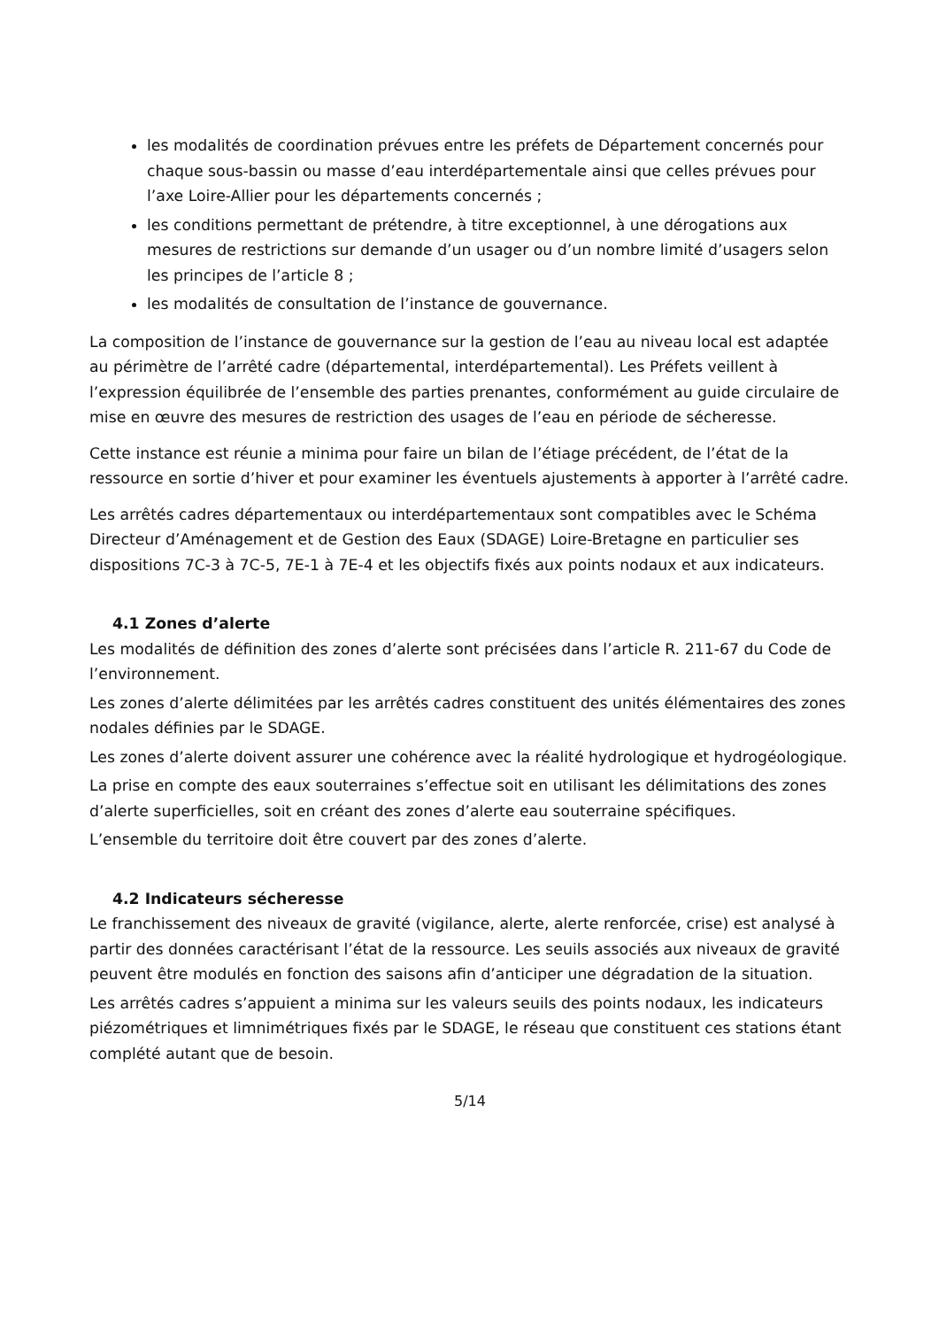les modalités de coordination prévues entre les préfets de Département concernés pour chaque sous-bassin ou masse d’eau interdépartementale ainsi que celles prévues pour l’axe Loire-Allier pour les départements concernés ;
les conditions permettant de prétendre, à titre exceptionnel, à une dérogations aux mesures de restrictions sur demande d’un usager ou d’un nombre limité d’usagers selon les principes de l’article 8 ;
les modalités de consultation de l’instance de gouvernance.
La composition de l’instance de gouvernance sur la gestion de l’eau au niveau local est adaptée au périmètre de l’arrêté cadre (départemental, interdépartemental). Les Préfets veillent à l’expression équilibrée de l’ensemble des parties prenantes, conformément au guide circulaire de mise en œuvre des mesures de restriction des usages de l’eau en période de sécheresse.
Cette instance est réunie a minima pour faire un bilan de l’étiage précédent, de l’état de la ressource en sortie d’hiver et pour examiner les éventuels ajustements à apporter à l’arrêté cadre.
Les arrêtés cadres départementaux ou interdépartementaux sont compatibles avec le Schéma Directeur d’Aménagement et de Gestion des Eaux (SDAGE) Loire-Bretagne en particulier ses dispositions 7C-3 à 7C-5, 7E-1 à 7E-4 et les objectifs fixés aux points nodaux et aux indicateurs.
4.1 Zones d’alerte
Les modalités de définition des zones d’alerte sont précisées dans l’article R. 211-67 du Code de l’environnement.
Les zones d’alerte délimitées par les arrêtés cadres constituent des unités élémentaires des zones nodales définies par le SDAGE.
Les zones d’alerte doivent assurer une cohérence avec la réalité hydrologique et hydrogéologique.
La prise en compte des eaux souterraines s’effectue soit en utilisant les délimitations des zones d’alerte superficielles, soit en créant des zones d’alerte eau souterraine spécifiques.
L’ensemble du territoire doit être couvert par des zones d’alerte.
4.2 Indicateurs sécheresse
Le franchissement des niveaux de gravité (vigilance, alerte, alerte renforcée, crise) est analysé à partir des données caractérisant l’état de la ressource. Les seuils associés aux niveaux de gravité peuvent être modulés en fonction des saisons afin d’anticiper une dégradation de la situation.
Les arrêtés cadres s’appuient a minima sur les valeurs seuils des points nodaux, les indicateurs piézométriques et limnimétriques fixés par le SDAGE, le réseau que constituent ces stations étant complété autant que de besoin.
5/14